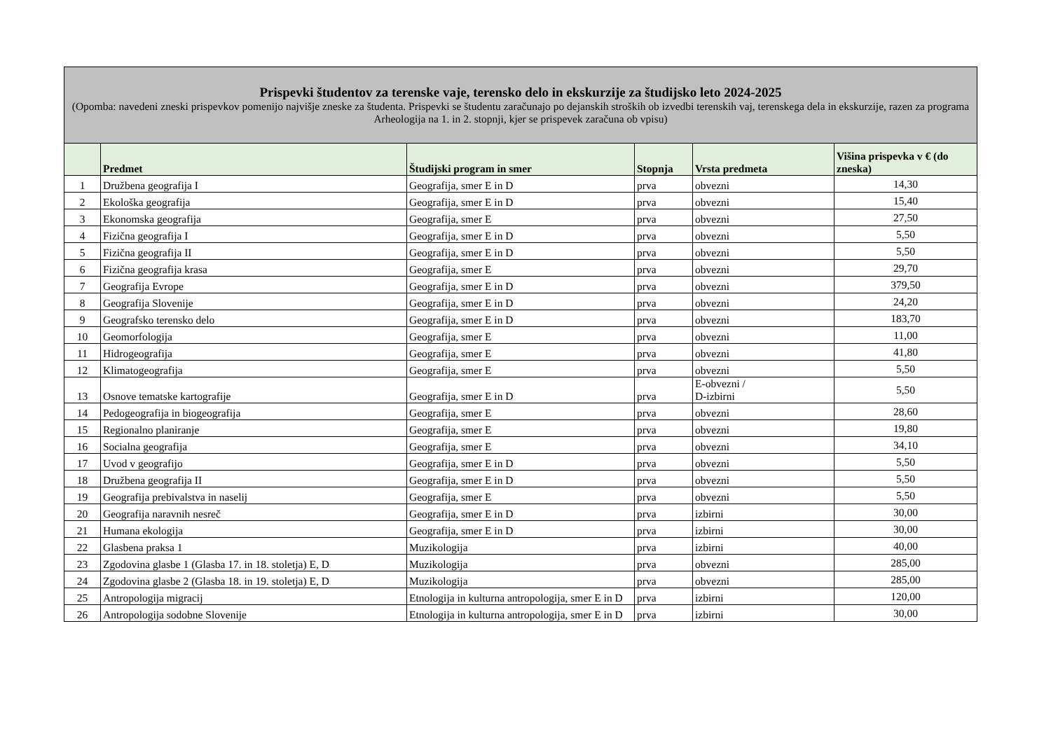| Prispevki študentov za terenske vaje, terensko delo in ekskurzije za študijsko leto 2024-2025 (Opomba: navedeni zneski prispevkov pomenijo najvišje zneske za študenta. Prispevki se študentu zaračunajo po dejanskih stroških ob izvedbi terenskih vaj, terenskega dela in ekskurzije, razen za programa Arheologija na 1. in 2. stopnji, kjer se prispevek zaračuna ob vpisu) | | | | | |
| --- | --- | --- | --- | --- | --- |
| | Predmet | Študijski program in smer | Stopnja | Vrsta predmeta | Višina prispevka v € (do zneska) |
| 1 | Družbena geografija I | Geografija, smer E in D | prva | obvezni | 14,30 |
| 2 | Ekološka geografija | Geografija, smer E in D | prva | obvezni | 15,40 |
| 3 | Ekonomska geografija | Geografija, smer E | prva | obvezni | 27,50 |
| 4 | Fizična geografija I | Geografija, smer E in D | prva | obvezni | 5,50 |
| 5 | Fizična geografija II | Geografija, smer E in D | prva | obvezni | 5,50 |
| 6 | Fizična geografija krasa | Geografija, smer E | prva | obvezni | 29,70 |
| 7 | Geografija Evrope | Geografija, smer E in D | prva | obvezni | 379,50 |
| 8 | Geografija Slovenije | Geografija, smer E in D | prva | obvezni | 24,20 |
| 9 | Geografsko terensko delo | Geografija, smer E in D | prva | obvezni | 183,70 |
| 10 | Geomorfologija | Geografija, smer E | prva | obvezni | 11,00 |
| 11 | Hidrogeografija | Geografija, smer E | prva | obvezni | 41,80 |
| 12 | Klimatogeografija | Geografija, smer E | prva | obvezni | 5,50 |
| 13 | Osnove tematske kartografije | Geografija, smer E in D | prva | E-obvezni / D-izbirni | 5,50 |
| 14 | Pedogeografija in biogeografija | Geografija, smer E | prva | obvezni | 28,60 |
| 15 | Regionalno planiranje | Geografija, smer E | prva | obvezni | 19,80 |
| 16 | Socialna geografija | Geografija, smer E | prva | obvezni | 34,10 |
| 17 | Uvod v geografijo | Geografija, smer E in D | prva | obvezni | 5,50 |
| 18 | Družbena geografija II | Geografija, smer E in D | prva | obvezni | 5,50 |
| 19 | Geografija prebivalstva in naselij | Geografija, smer E | prva | obvezni | 5,50 |
| 20 | Geografija naravnih nesreč | Geografija, smer E in D | prva | izbirni | 30,00 |
| 21 | Humana ekologija | Geografija, smer E in D | prva | izbirni | 30,00 |
| 22 | Glasbena praksa 1 | Muzikologija | prva | izbirni | 40,00 |
| 23 | Zgodovina glasbe 1 (Glasba 17. in 18. stoletja) E, D | Muzikologija | prva | obvezni | 285,00 |
| 24 | Zgodovina glasbe 2 (Glasba 18. in 19. stoletja) E, D | Muzikologija | prva | obvezni | 285,00 |
| 25 | Antropologija migracij | Etnologija in kulturna antropologija, smer E in D | prva | izbirni | 120,00 |
| 26 | Antropologija sodobne Slovenije | Etnologija in kulturna antropologija, smer E in D | prva | izbirni | 30,00 |